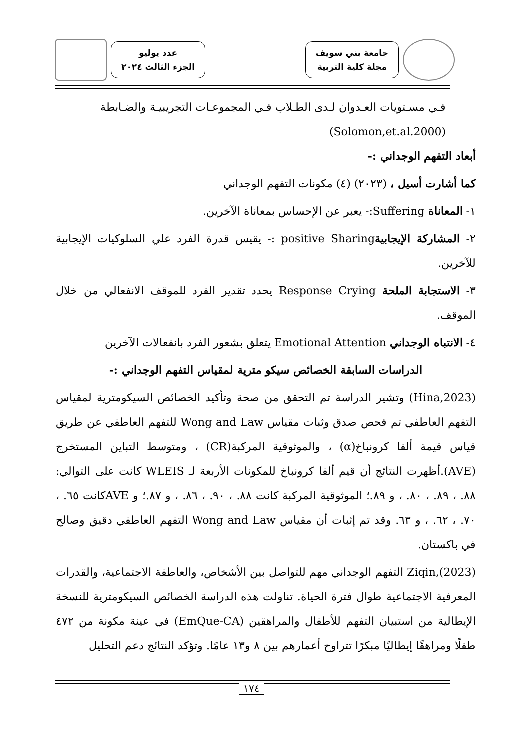جامعة بني سويف
مجلة كلية التربية
عدد يوليو
الجزء الثالث ٢٠٢٤
فـي مسـتويات العـدوان لـدى الطـلاب فـي المجموعـات التجريبيـة والضـابطة
(Solomon,et.al.2000)
أبعاد التفهم الوجداني :-
كما أشارت أسيل ، (٢٠٢٣) (٤) مكونات التفهم الوجداني
١- المعاناة Suffering:- يعبر عن الإحساس بمعاناة الآخرين.
٢- المشاركة الإيجابيةpositive Sharing :- يقيس قدرة الفرد علي السلوكيات الإيجابية للآخرين.
٣- الاستجابة الملحة Response Crying يحدد تقدير الفرد للموقف الانفعالي من خلال الموقف.
٤- الانتباه الوجداني Emotional Attention يتعلق بشعور الفرد بانفعالات الآخرين
الدراسات السابقة الخصائص سيكو مترية لمقياس التفهم الوجداني :-
(Hina,2023) وتشير الدراسة تم التحقق من صحة وتأكيد الخصائص السيكومترية لمقياس التفهم العاطفي تم فحص صدق وثبات مقياس Wong and Law للتفهم العاطفي عن طريق قياس قيمة ألفا كرونباخ(α) ، والموثوقية المركبة(CR) ، ومتوسط التباين المستخرج (AVE).أظهرت النتائج أن قيم ألفا كرونباخ للمكونات الأربعة لـ WLEIS كانت على التوالي: ٨٨. ، ٨٩. ، ٨٠. ، و ٨٩.؛ الموثوقية المركبة كانت ٨٨. ، ٩٠. ، ٨٦. ، و ٨٧.؛ و AVEكانت ٦٥. ، ٧٠. ، ٦٢. ، و ٦٣. وقد تم إثبات أن مقياس Wong and Law التفهم العاطفي دقيق وصالح في باكستان.
(Ziqin,(2023 التفهم الوجداني مهم للتواصل بين الأشخاص، والعاطفة الاجتماعية، والقدرات المعرفية الاجتماعية طوال فترة الحياة. تناولت هذه الدراسة الخصائص السيكومترية للنسخة الإيطالية من استبيان التفهم للأطفال والمراهقين (EmQue-CA) في عينة مكونة من ٤٧٢ طفلًا ومراهقًا إيطاليًا مبكرًا تتراوح أعمارهم بين ٨ و١٣ عامًا. وتؤكد النتائج دعم التحليل
١٧٤